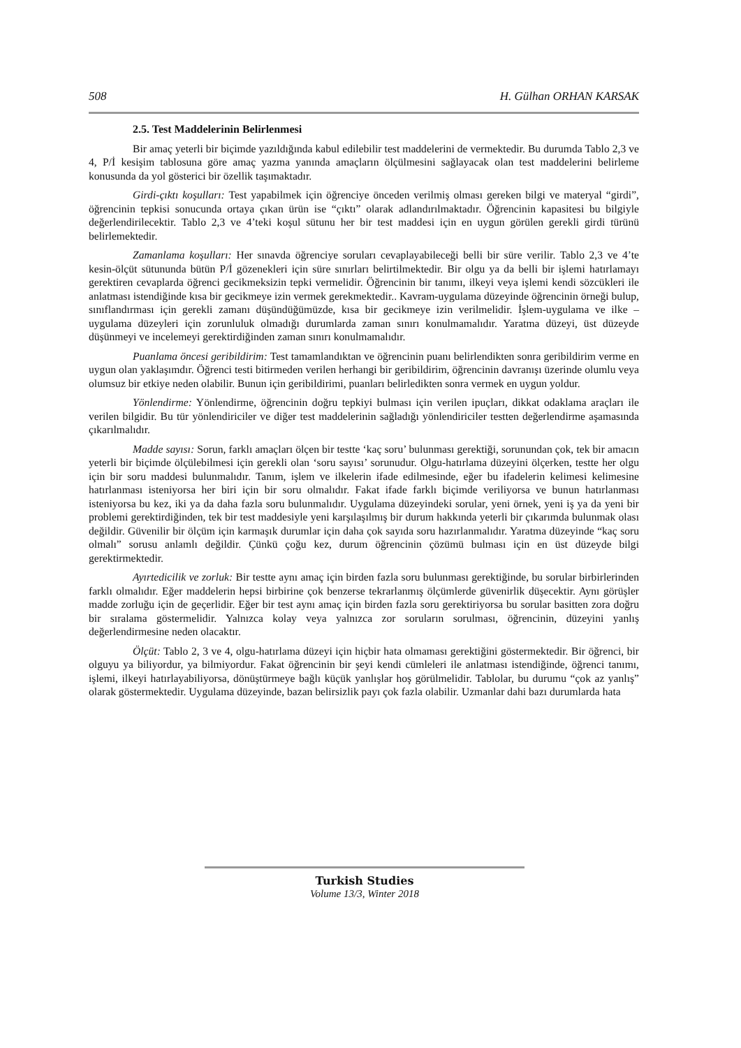508 H. Gülhan ORHAN KARSAK
2.5. Test Maddelerinin Belirlenmesi
Bir amaç yeterli bir biçimde yazıldığında kabul edilebilir test maddelerini de vermektedir. Bu durumda Tablo 2,3 ve 4, P/İ kesişim tablosuna göre amaç yazma yanında amaçların ölçülmesini sağlayacak olan test maddelerini belirleme konusunda da yol gösterici bir özellik taşımaktadır.
Girdi-çıktı koşulları: Test yapabilmek için öğrenciye önceden verilmiş olması gereken bilgi ve materyal “girdi”, öğrencinin tepkisi sonucunda ortaya çıkan ürün ise “çıktı” olarak adlandırılmaktadır. Öğrencinin kapasitesi bu bilgiyle değerlendirilecektir. Tablo 2,3 ve 4’teki koşul sütunu her bir test maddesi için en uygun görülen gerekli girdi türünü belirlemektedir.
Zamanlama koşulları: Her sınavda öğrenciye soruları cevaplayabileceği belli bir süre verilir. Tablo 2,3 ve 4’te kesin-ölçüt sütununda bütün P/İ gözenekleri için süre sınırları belirtilmektedir. Bir olgu ya da belli bir işlemi hatırlamayı gerektiren cevaplarda öğrenci gecikmeksizin tepki vermelidir. Öğrencinin bir tanımı, ilkeyi veya işlemi kendi sözcükleri ile anlatması istendiğinde kısa bir gecikmeye izin vermek gerekmektedir.. Kavram-uygulama düzeyinde öğrencinin örneği bulup, sınıflandırması için gerekli zamanı düşündüğümüzde, kısa bir gecikmeye izin verilmelidir. İşlem-uygulama ve ilke –uygulama düzeyleri için zorunluluk olmadığı durumlarda zaman sınırı konulmamalıdır. Yaratma düzeyi, üst düzeyde düşünmeyi ve incelemeyi gerektirdiğinden zaman sınırı konulmamalıdır.
Puanlama öncesi geribildirim: Test tamamlandıktan ve öğrencinin puanı belirlendikten sonra geribildirim verme en uygun olan yaklaşımdır. Öğrenci testi bitirmeden verilen herhangi bir geribildirim, öğrencinin davranışı üzerinde olumlu veya olumsuz bir etkiye neden olabilir. Bunun için geribildirimi, puanları belirledikten sonra vermek en uygun yoldur.
Yönlendirme: Yönlendirme, öğrencinin doğru tepkiyi bulması için verilen ipuçları, dikkat odaklama araçları ile verilen bilgidir. Bu tür yönlendiriciler ve diğer test maddelerinin sağladığı yönlendiriciler testten değerlendirme aşamasında çıkarılmalıdır.
Madde sayısı: Sorun, farklı amaçları ölçen bir testte ‘kaç soru’ bulunması gerektiği, sorunundan çok, tek bir amacın yeterli bir biçimde ölçülebilmesi için gerekli olan ‘soru sayısı’ sorunudur. Olgu-hatırlama düzeyini ölçerken, testte her olgu için bir soru maddesi bulunmalıdır. Tanım, işlem ve ilkelerin ifade edilmesinde, eğer bu ifadelerin kelimesi kelimesine hatırlanması isteniyorsa her biri için bir soru olmalıdır. Fakat ifade farklı biçimde veriliyorsa ve bunun hatırlanması isteniyorsa bu kez, iki ya da daha fazla soru bulunmalıdır. Uygulama düzeyindeki sorular, yeni örnek, yeni iş ya da yeni bir problemi gerektirdiğinden, tek bir test maddesiyle yeni karşılaşılmış bir durum hakkında yeterli bir çıkarımda bulunmak olası değildir. Güvenilir bir ölçüm için karmaşık durumlar için daha çok sayıda soru hazırlanmalıdır. Yaratma düzeyinde “kaç soru olmalı” sorusu anlamlı değildir. Çünkü çoğu kez, durum öğrencinin çözümü bulması için en üst düzeyde bilgi gerektirmektedir.
Ayırtedicilik ve zorluk: Bir testte aynı amaç için birden fazla soru bulunması gerektiğinde, bu sorular birbirlerinden farklı olmalıdır. Eğer maddelerin hepsi birbirine çok benzerse tekrarlanmış ölçümlerde güvenirlik düşecektir. Aynı görüşler madde zorluğu için de geçerlidir. Eğer bir test aynı amaç için birden fazla soru gerektiriyorsa bu sorular basitten zora doğru bir sıralama göstermelidir. Yalnızca kolay veya yalnızca zor soruların sorulması, öğrencinin, düzeyini yanlış değerlendirmesine neden olacaktır.
Ölçüt: Tablo 2, 3 ve 4, olgu-hatırlama düzeyi için hiçbir hata olmaması gerektiğini göstermektedir. Bir öğrenci, bir olguyu ya biliyordur, ya bilmiyordur. Fakat öğrencinin bir şeyi kendi cümleleri ile anlatması istendiğinde, öğrenci tanımı, işlemi, ilkeyi hatırlayabiliyorsa, dönüştürmeye bağlı küçük yanlışlar hoş görülmelidir. Tablolar, bu durumu “çok az yanlış” olarak göstermektedir. Uygulama düzeyinde, bazan belirsizlik payı çok fazla olabilir. Uzmanlar dahi bazı durumlarda hata
Turkish Studies
Volume 13/3, Winter 2018